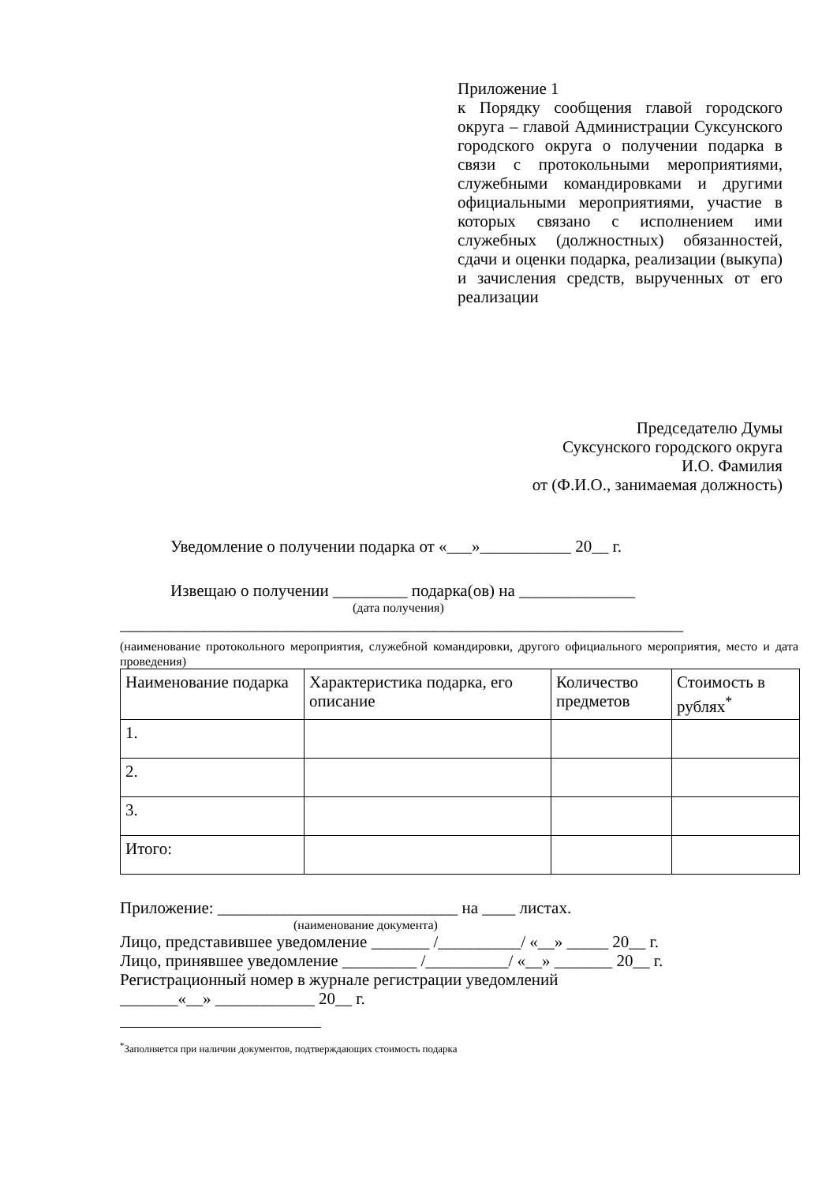Приложение 1
к Порядку сообщения главой городского округа – главой Администрации Суксунского городского округа о получении подарка в связи с протокольными мероприятиями, служебными командировками и другими официальными мероприятиями, участие в которых связано с исполнением ими служебных (должностных) обязанностей, сдачи и оценки подарка, реализации (выкупа) и зачисления средств, вырученных от его реализации
Председателю Думы
Суксунского городского округа
И.О. Фамилия
от (Ф.И.О., занимаемая должность)
Уведомление о получении подарка от «___»___________ 20__ г.
Извещаю о получении _________ подарка(ов) на ______________
(дата получения)
____________________________________________________________________
(наименование протокольного мероприятия, служебной командировки, другого официального мероприятия, место и дата проведения)
| Наименование подарка | Характеристика подарка, его описание | Количество предметов | Стоимость в рублях<sup>*</sup> |
| 1. | | | |
| 2. | | | |
| 3. | | | |
| Итого: | | | |
Приложение: _____________________________ на ____ листах.
(наименование документа)
Лицо, представившее уведомление _______ /__________/ «__» _____ 20__ г.
Лицо, принявшее уведомление _________ /__________/ «__» _______ 20__ г.
Регистрационный номер в журнале регистрации уведомлений
_______«__» ____________ 20__ г.
<sup>*</sup> Заполняется при наличии документов, подтверждающих стоимость подарка